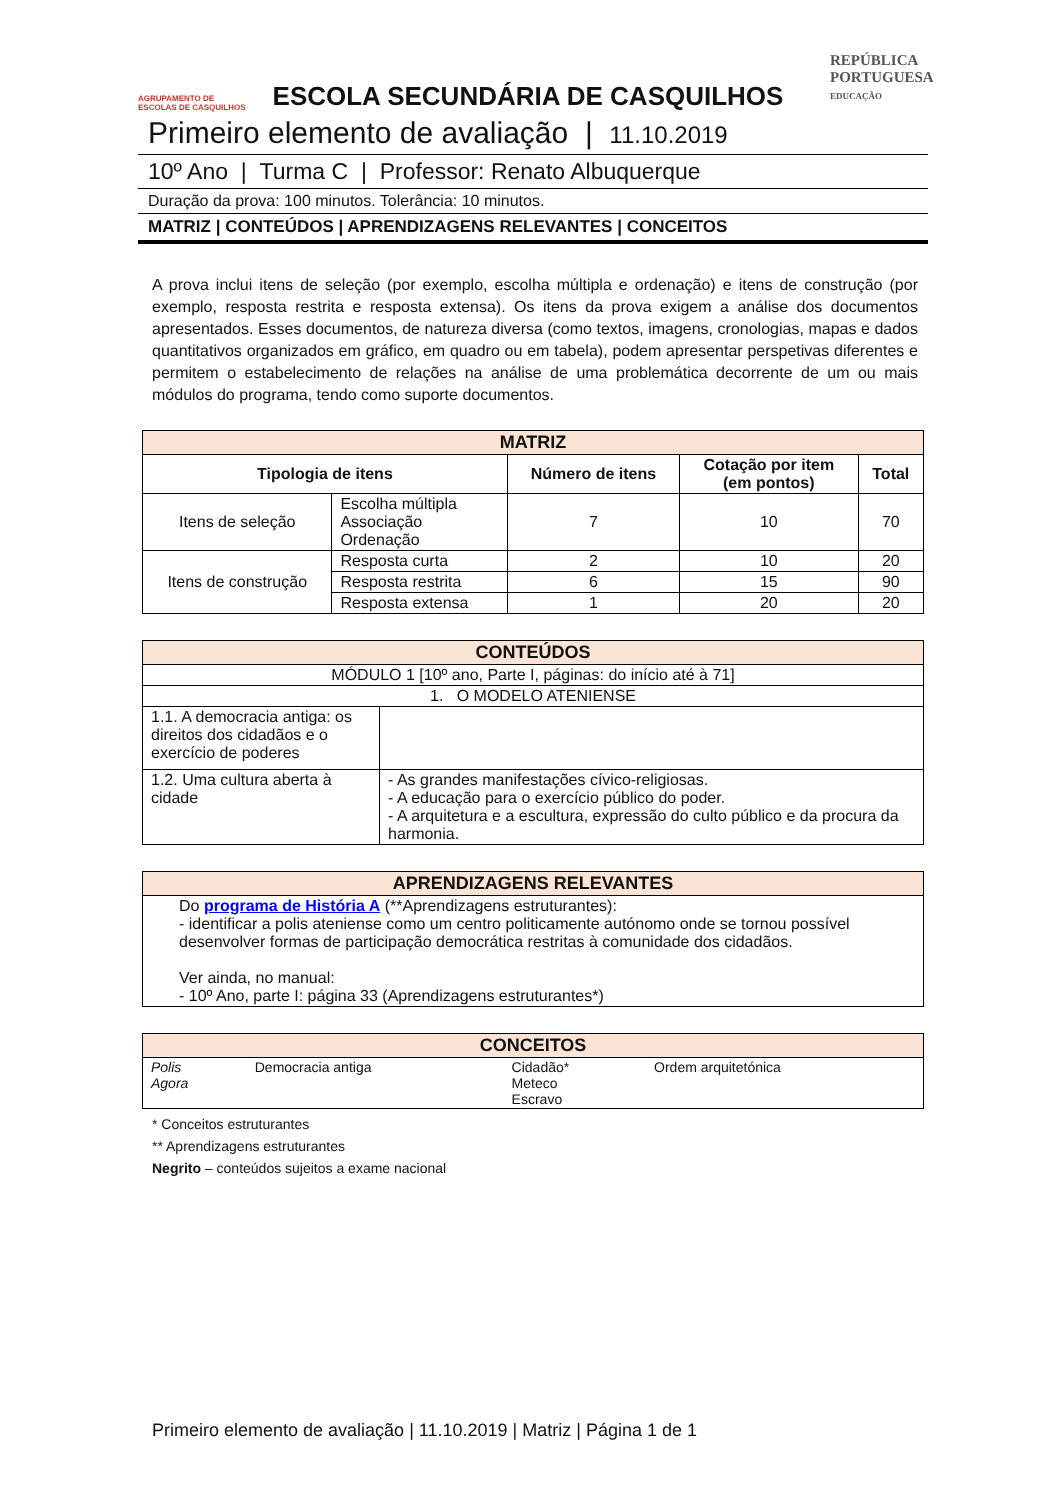AGRUPAMENTO DE ESCOLAS DE CASQUILHOS
ESCOLA SECUNDÁRIA DE CASQUILHOS
REPÚBLICA
PORTUGUESA
EDUCAÇÃO
Primeiro elemento de avaliação | 11.10.2019
10º Ano | Turma C | Professor: Renato Albuquerque
Duração da prova: 100 minutos. Tolerância: 10 minutos.
MATRIZ | CONTEÚDOS | APRENDIZAGENS RELEVANTES | CONCEITOS
A prova inclui itens de seleção (por exemplo, escolha múltipla e ordenação) e itens de construção (por exemplo, resposta restrita e resposta extensa). Os itens da prova exigem a análise dos documentos apresentados. Esses documentos, de natureza diversa (como textos, imagens, cronologias, mapas e dados quantitativos organizados em gráfico, em quadro ou em tabela), podem apresentar perspetivas diferentes e permitem o estabelecimento de relações na análise de uma problemática decorrente de um ou mais módulos do programa, tendo como suporte documentos.
| MATRIZ | | | | |
| --- | --- | --- | --- | --- |
| Tipologia de itens | | Número de itens | Cotação por item (em pontos) | Total |
| Itens de seleção | Escolha múltipla Associação Ordenação | 7 | 10 | 70 |
| Itens de construção | Resposta curta | 2 | 10 | 20 |
| | Resposta restrita | 6 | 15 | 90 |
| | Resposta extensa | 1 | 20 | 20 |
| CONTEÚDOS | |
| --- | --- |
| MÓDULO 1 [10º ano, Parte I, páginas: do início até à 71] | |
| 1. O MODELO ATENIENSE | |
| 1.1. A democracia antiga: os direitos dos cidadãos e o exercício de poderes | |
| 1.2. Uma cultura aberta à cidade | - As grandes manifestações cívico-religiosas. - A educação para o exercício público do poder. - A arquitetura e a escultura, expressão do culto público e da procura da harmonia. |
| APRENDIZAGENS RELEVANTES |
| --- |
| Do programa de História A (**Aprendizagens estruturantes): - identificar a polis ateniense como um centro politicamente autónomo onde se tornou possível desenvolver formas de participação democrática restritas à comunidade dos cidadãos. Ver ainda, no manual: - 10º Ano, parte I: página 33 (Aprendizagens estruturantes*) |
| CONCEITOS | | | |
| --- | --- | --- | --- |
| Polis Agora | Democracia antiga | Cidadão* Meteco Escravo | Ordem arquitetónica |
* Conceitos estruturantes
** Aprendizagens estruturantes
Negrito – conteúdos sujeitos a exame nacional
Primeiro elemento de avaliação | 11.10.2019 | Matriz | Página 1 de 1